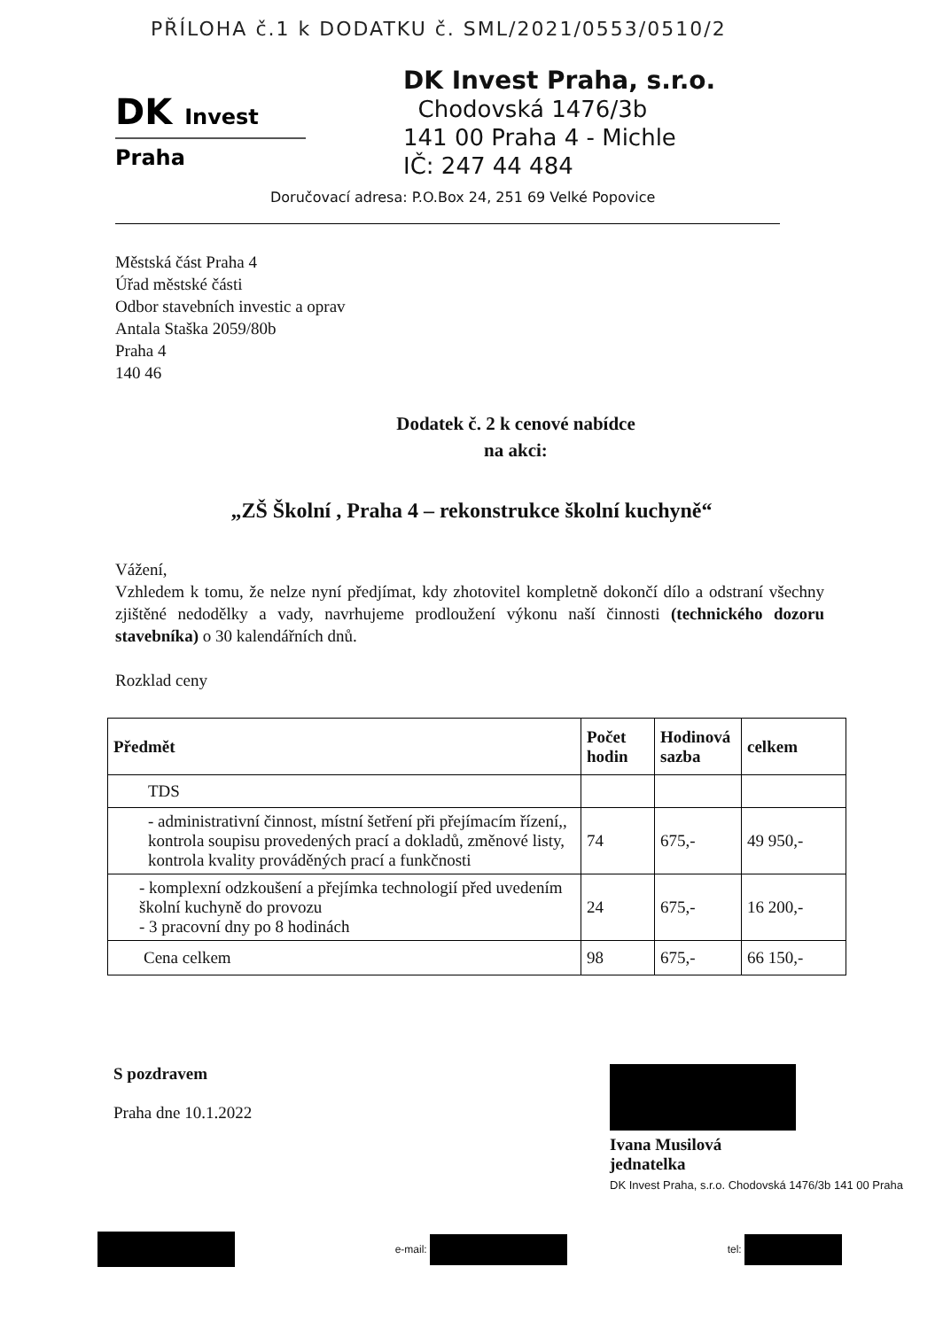PŘÍLOHA č.1 k DODATKU č. SML/2021/0553/0510/2
DK Invest Praha
DK Invest Praha, s.r.o.
Chodovská 1476/3b
141 00 Praha 4 - Michle
IČ: 247 44 484
Doručovací adresa: P.O.Box 24, 251 69 Velké Popovice
Městská část Praha 4
Úřad městské části
Odbor stavebních investic a oprav
Antala Staška 2059/80b
Praha 4
140 46
Dodatek č. 2 k cenové nabídce
na akci:
„ZŠ Školní , Praha 4 – rekonstrukce školní kuchyně“
Vážení,
Vzhledem k tomu, že nelze nyní předjímat, kdy zhotovitel kompletně dokončí dílo a odstraní všechny zjištěné nedodělky a vady, navrhujeme prodloužení výkonu naší činnosti (technického dozoru stavebníka) o 30 kalendářních dnů.
Rozklad ceny
| Předmět | Počet hodin | Hodinová sazba | celkem |
| --- | --- | --- | --- |
| TDS | | | |
| - administrativní činnost, místní šetření při přejímacím řízení,, kontrola soupisu provedených prací a dokladů, změnové listy, kontrola kvality prováděných prací a funkčnosti | 74 | 675,- | 49 950,- |
| - komplexní odzkoušení a přejímka technologií před uvedením školní kuchyně do provozu - 3 pracovní dny po 8 hodinách | 24 | 675,- | 16 200,- |
| Cena celkem | 98 | 675,- | 66 150,- |
S pozdravem
Praha dne 10.1.2022
Ivana Musilová
jednatelka
DK Invest Praha, s.r.o. Chodovská 1476/3b 141 00 Praha
e-mail: tel: